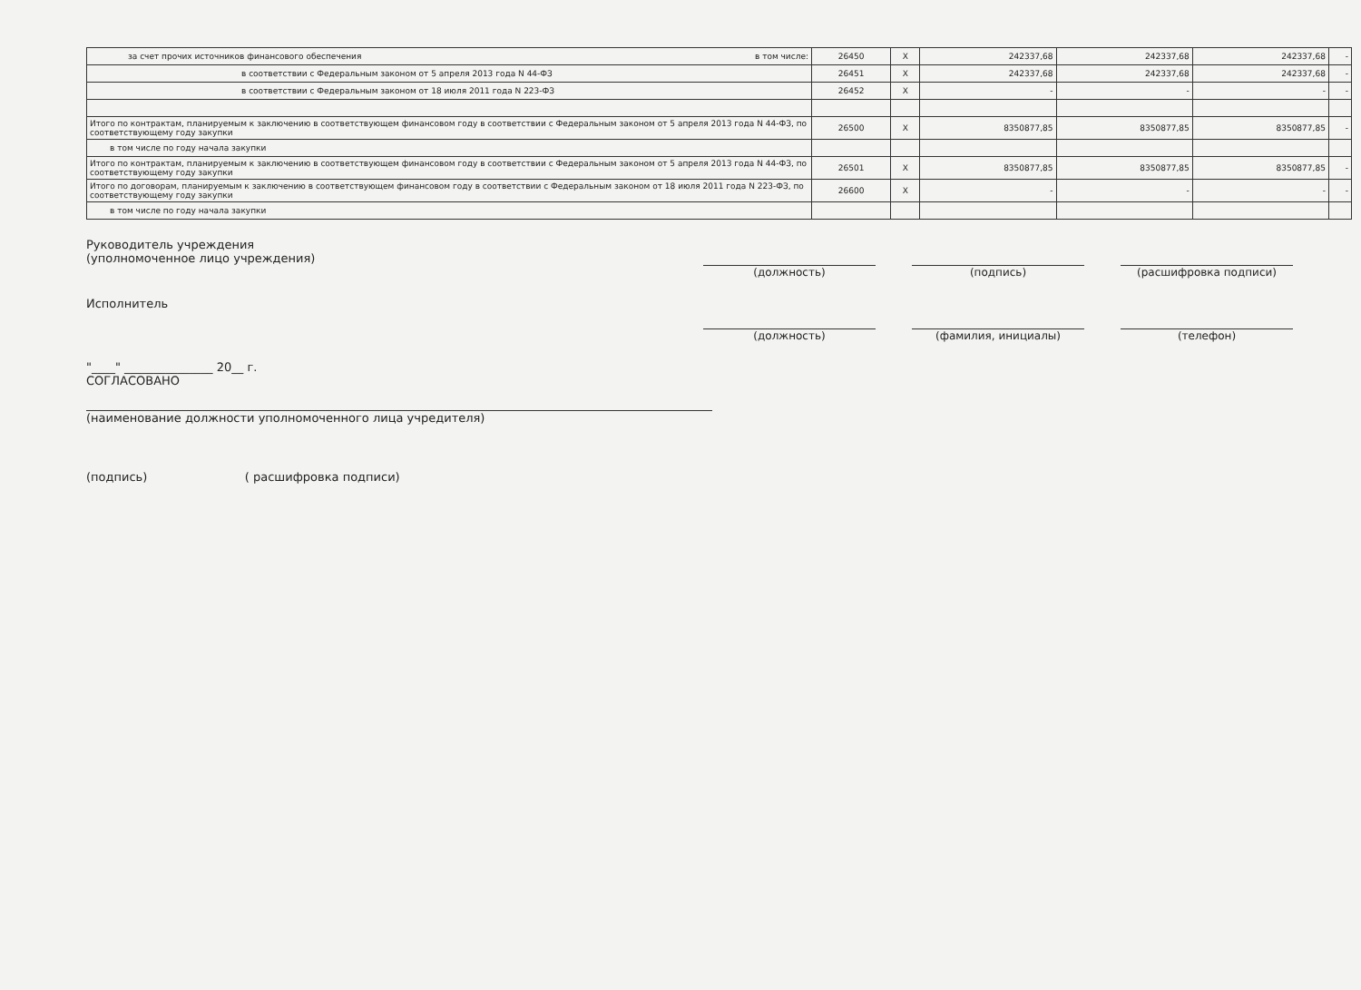| за счет прочих источников финансового обеспечения в том числе: | 26450 | X | 242337,68 | 242337,68 | 242337,68 | - |
| в соответствии с Федеральным законом от 5 апреля 2013 года N 44-ФЗ | 26451 | X | 242337,68 | 242337,68 | 242337,68 | - |
| в соответствии с Федеральным законом от 18 июля 2011 года N 223-ФЗ | 26452 | X | - | - | - | - |
| Итого по контрактам, планируемым к заключению в соответствующем финансовом году в соответствии с Федеральным законом от 5 апреля 2013 года N 44-ФЗ, по соответствующему году закупки | 26500 | X | 8350877,85 | 8350877,85 | 8350877,85 | - |
| в том числе по году начала закупки | | | | | | |
| Итого по контрактам, планируемым к заключению в соответствующем финансовом году в соответствии с Федеральным законом от 5 апреля 2013 года N 44-ФЗ, по соответствующему году закупки | 26501 | X | 8350877,85 | 8350877,85 | 8350877,85 | - |
| Итого по договорам, планируемым к заключению в соответствующем финансовом году в соответствии с Федеральным законом от 18 июля 2011 года N 223-ФЗ, по соответствующему году закупки | 26600 | X | - | - | - | - |
| в том числе по году начала закупки | | | | | | |
Руководитель учреждения
(уполномоченное лицо учреждения)
(должность) (подпись) (расшифровка подписи)
Исполнитель
(должность) (фамилия, инициалы) (телефон)
"____" _______________ 20__ г.
СОГЛАСОВАНО
(наименование должности уполномоченного лица учредителя)
(подпись) ( расшифровка подписи)